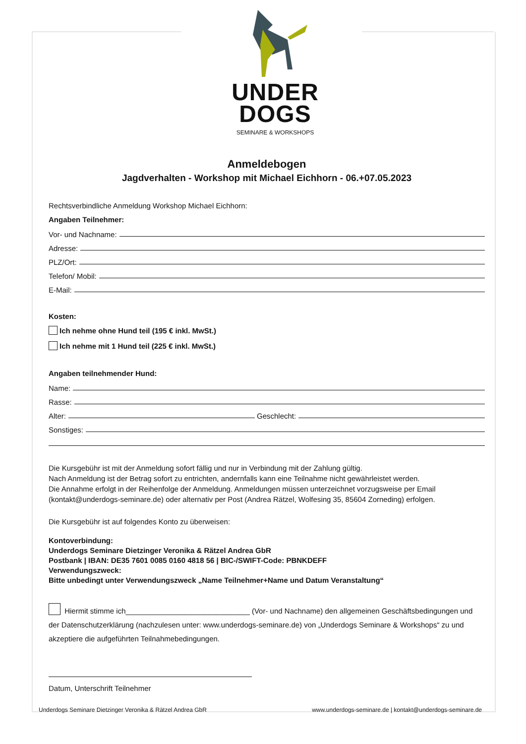UNDER
DOGS
SEMINARE & WORKSHOPS
Anmeldebogen
Jagdverhalten - Workshop mit Michael Eichhorn - 06.+07.05.2023
Rechtsverbindliche Anmeldung Workshop Michael Eichhorn:
Angaben Teilnehmer:
Vor- und Nachname:
Adresse:
PLZ/Ort:
Telefon/ Mobil:
E-Mail:
Kosten:
Ich nehme ohne Hund teil (195 € inkl. MwSt.)
Ich nehme mit 1 Hund teil (225 € inkl. MwSt.)
Angaben teilnehmender Hund:
Name:
Rasse:
Alter: Geschlecht:
Sonstiges:
Die Kursgebühr ist mit der Anmeldung sofort fällig und nur in Verbindung mit der Zahlung gültig.
Nach Anmeldung ist der Betrag sofort zu entrichten, andernfalls kann eine Teilnahme nicht gewährleistet werden.
Die Annahme erfolgt in der Reihenfolge der Anmeldung. Anmeldungen müssen unterzeichnet vorzugsweise per Email (kontakt@underdogs-seminare.de) oder alternativ per Post (Andrea Rätzel, Wolfesing 35, 85604 Zorneding) erfolgen.
Die Kursgebühr ist auf folgendes Konto zu überweisen:
Kontoverbindung:
Underdogs Seminare Dietzinger Veronika & Rätzel Andrea GbR
Postbank | IBAN: DE35 7601 0085 0160 4818 56 | BIC-/SWIFT-Code: PBNKDEFF
Verwendungszweck:
Bitte unbedingt unter Verwendungszweck „Name Teilnehmer+Name und Datum Veranstaltung“
Hiermit stimme ich______________________________ (Vor- und Nachname) den allgemeinen Geschäftsbedingungen und der Datenschutzerklärung (nachzulesen unter: www.underdogs-seminare.de) von „Underdogs Seminare & Workshops“ zu und akzeptiere die aufgeführten Teilnahmebedingungen.
Datum, Unterschrift Teilnehmer
Underdogs Seminare Dietzinger Veronika & Rätzel Andrea GbR www.underdogs-seminare.de | kontakt@underdogs-seminare.de